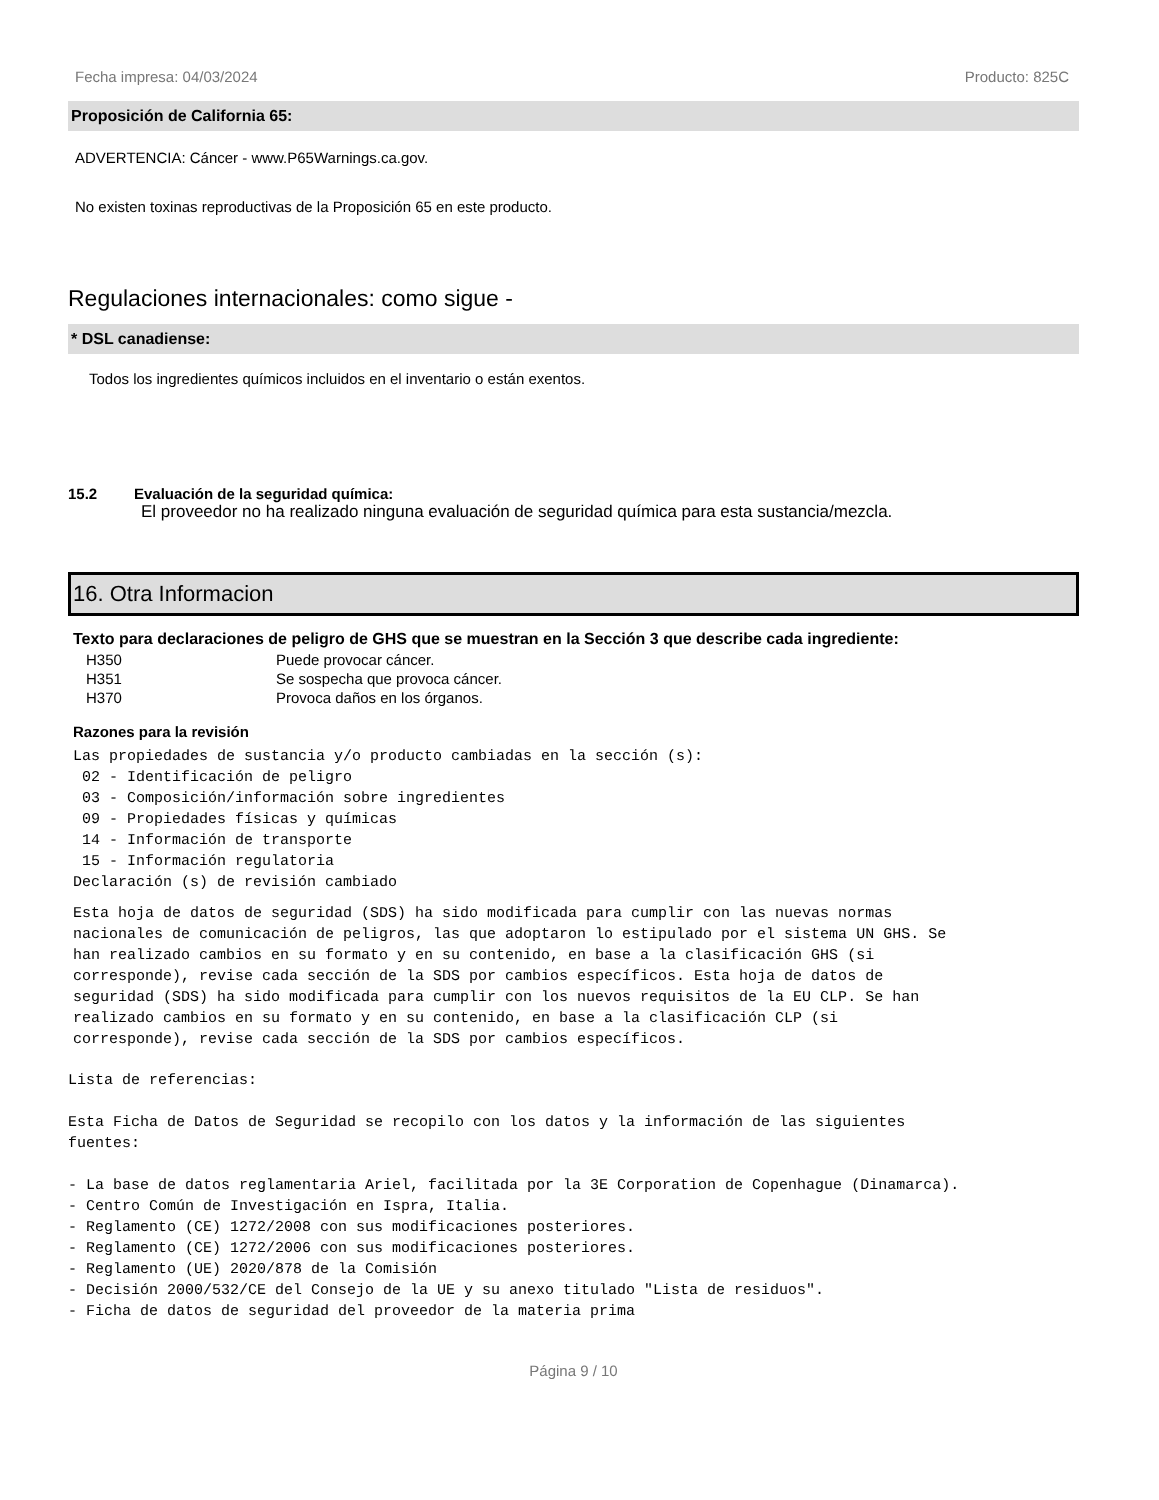Fecha impresa: 04/03/2024 Producto: 825C
Proposición de California 65:
ADVERTENCIA: Cáncer - www.P65Warnings.ca.gov.
No existen toxinas reproductivas de la Proposición 65 en este producto.
Regulaciones internacionales: como sigue -
* DSL canadiense:
Todos los ingredientes químicos incluidos en el inventario o están exentos.
15.2 Evaluación de la seguridad química:
El proveedor no ha realizado ninguna evaluación de seguridad química para esta sustancia/mezcla.
16. Otra Informacion
Texto para declaraciones de peligro de GHS que se muestran en la Sección 3 que describe cada ingrediente:
| H350 | Puede provocar cáncer. |
| H351 | Se sospecha que provoca cáncer. |
| H370 | Provoca daños en los órganos. |
Razones para la revisión
Las propiedades de sustancia y/o producto cambiadas en la sección (s):
 02 - Identificación de peligro
 03 - Composición/información sobre ingredientes
 09 - Propiedades físicas y químicas
 14 - Información de transporte
 15 - Información regulatoria
Declaración (s) de revisión cambiado
Esta hoja de datos de seguridad (SDS) ha sido modificada para cumplir con las nuevas normas
nacionales de comunicación de peligros, las que adoptaron lo estipulado por el sistema UN GHS. Se
han realizado cambios en su formato y en su contenido, en base a la clasificación GHS (si
corresponde), revise cada sección de la SDS por cambios específicos. Esta hoja de datos de
seguridad (SDS) ha sido modificada para cumplir con los nuevos requisitos de la EU CLP. Se han
realizado cambios en su formato y en su contenido, en base a la clasificación CLP (si
corresponde), revise cada sección de la SDS por cambios específicos.
Lista de referencias:

Esta Ficha de Datos de Seguridad se recopilo con los datos y la información de las siguientes
fuentes:

- La base de datos reglamentaria Ariel, facilitada por la 3E Corporation de Copenhague (Dinamarca).
- Centro Común de Investigación en Ispra, Italia.
- Reglamento (CE) 1272/2008 con sus modificaciones posteriores.
- Reglamento (CE) 1272/2006 con sus modificaciones posteriores.
- Reglamento (UE) 2020/878 de la Comisión
- Decisión 2000/532/CE del Consejo de la UE y su anexo titulado "Lista de residuos".
- Ficha de datos de seguridad del proveedor de la materia prima
Página 9 / 10